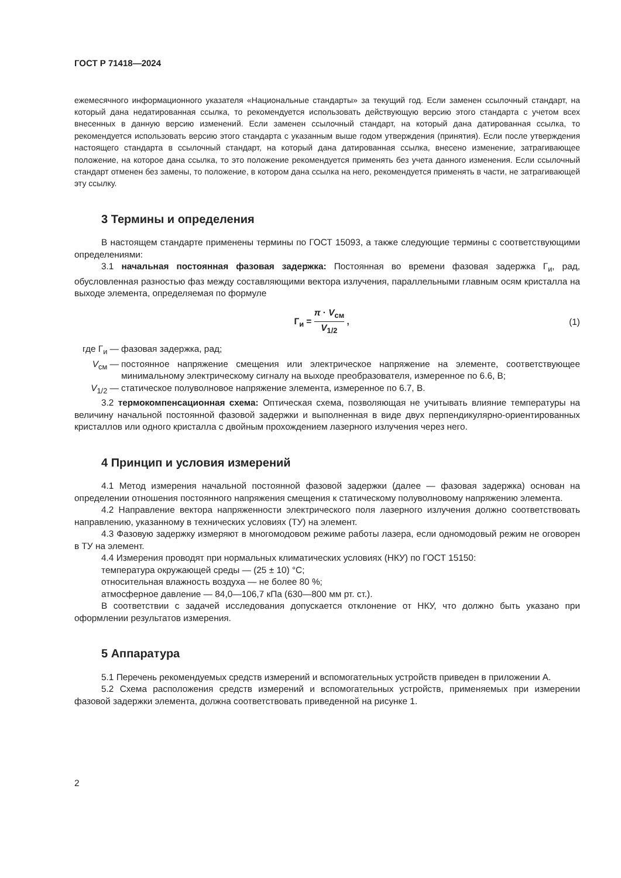ГОСТ Р 71418—2024
ежемесячного информационного указателя «Национальные стандарты» за текущий год. Если заменен ссылочный стандарт, на который дана недатированная ссылка, то рекомендуется использовать действующую версию этого стандарта с учетом всех внесенных в данную версию изменений. Если заменен ссылочный стандарт, на который дана датированная ссылка, то рекомендуется использовать версию этого стандарта с указанным выше годом утверждения (принятия). Если после утверждения настоящего стандарта в ссылочный стандарт, на который дана датированная ссылка, внесено изменение, затрагивающее положение, на которое дана ссылка, то это положение рекомендуется применять без учета данного изменения. Если ссылочный стандарт отменен без замены, то положение, в котором дана ссылка на него, рекомендуется применять в части, не затрагивающей эту ссылку.
3 Термины и определения
В настоящем стандарте применены термины по ГОСТ 15093, а также следующие термины с соответствующими определениями:
3.1 начальная постоянная фазовая задержка: Постоянная во времени фазовая задержка Г<sub>и</sub>, рад, обусловленная разностью фаз между составляющими вектора излучения, параллельными главным осям кристалла на выходе элемента, определяемая по формуле
Г<sub>и</sub> = π · V<sub>см</sub> V<sub>1/2</sub> , (1)
где Г<sub>и</sub> —
фазовая задержка, рад;
V<sub>см</sub> —
постоянное напряжение смещения или электрическое напряжение на элементе, соответствующее минимальному электрическому сигналу на выходе преобразователя, измеренное по 6.6, В;
V<sub>1/2</sub> —
статическое полуволновое напряжение элемента, измеренное по 6.7, В.
3.2 термокомпенсационная схема: Оптическая схема, позволяющая не учитывать влияние температуры на величину начальной постоянной фазовой задержки и выполненная в виде двух перпендикулярно-ориентированных кристаллов или одного кристалла с двойным прохождением лазерного излучения через него.
4 Принцип и условия измерений
4.1 Метод измерения начальной постоянной фазовой задержки (далее — фазовая задержка) основан на определении отношения постоянного напряжения смещения к статическому полуволновому напряжению элемента.
4.2 Направление вектора напряженности электрического поля лазерного излучения должно соответствовать направлению, указанному в технических условиях (ТУ) на элемент.
4.3 Фазовую задержку измеряют в многомодовом режиме работы лазера, если одномодовый режим не оговорен в ТУ на элемент.
4.4 Измерения проводят при нормальных климатических условиях (НКУ) по ГОСТ 15150:
температура окружающей среды — (25 ± 10) °С;
относительная влажность воздуха — не более 80 %;
атмосферное давление — 84,0—106,7 кПа (630—800 мм рт. ст.).
В соответствии с задачей исследования допускается отклонение от НКУ, что должно быть указано при оформлении результатов измерения.
5 Аппаратура
5.1 Перечень рекомендуемых средств измерений и вспомогательных устройств приведен в приложении А.
5.2 Схема расположения средств измерений и вспомогательных устройств, применяемых при измерении фазовой задержки элемента, должна соответствовать приведенной на рисунке 1.
2